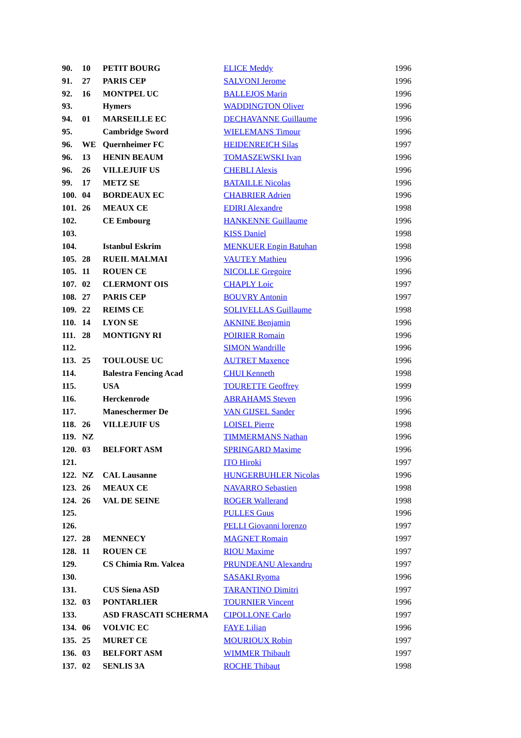| 90. | 10 | PETIT BOURG | ELICE Meddy | 1996 |
| 91. | 27 | PARIS CEP | SALVONI Jerome | 1996 |
| 92. | 16 | MONTPEL UC | BALLEJOS Marin | 1996 |
| 93. | | Hymers | WADDINGTON Oliver | 1996 |
| 94. | 01 | MARSEILLE EC | DECHAVANNE Guillaume | 1996 |
| 95. | | Cambridge Sword | WIELEMANS Timour | 1996 |
| 96. | WE | Quernheimer FC | HEIDENREICH Silas | 1997 |
| 96. | 13 | HENIN BEAUM | TOMASZEWSKI Ivan | 1996 |
| 96. | 26 | VILLEJUIF US | CHEBLI Alexis | 1996 |
| 99. | 17 | METZ SE | BATAILLE Nicolas | 1996 |
| 100. | 04 | BORDEAUX EC | CHABRIER Adrien | 1996 |
| 101. | 26 | MEAUX CE | EDIRI Alexandre | 1998 |
| 102. | | CE Embourg | HANKENNE Guillaume | 1996 |
| 103. | | | KISS Daniel | 1998 |
| 104. | | Istanbul Eskrim | MENKUER Engin Batuhan | 1998 |
| 105. | 28 | RUEIL MALMAI | VAUTEY Mathieu | 1996 |
| 105. | 11 | ROUEN CE | NICOLLE Gregoire | 1996 |
| 107. | 02 | CLERMONT OIS | CHAPLY Loic | 1997 |
| 108. | 27 | PARIS CEP | BOUVRY Antonin | 1997 |
| 109. | 22 | REIMS CE | SOLIVELLAS Guillaume | 1998 |
| 110. | 14 | LYON SE | AKNINE Benjamin | 1996 |
| 111. | 28 | MONTIGNY RI | POIRIER Romain | 1996 |
| 112. | | | SIMON Wandrille | 1996 |
| 113. | 25 | TOULOUSE UC | AUTRET Maxence | 1996 |
| 114. | | Balestra Fencing Acad | CHUI Kenneth | 1998 |
| 115. | | USA | TOURETTE Geoffrey | 1999 |
| 116. | | Herckenrode | ABRAHAMS Steven | 1996 |
| 117. | | Maneschermer De | VAN GIJSEL Sander | 1996 |
| 118. | 26 | VILLEJUIF US | LOISEL Pierre | 1998 |
| 119. | NZ | | TIMMERMANS Nathan | 1996 |
| 120. | 03 | BELFORT ASM | SPRINGARD Maxime | 1996 |
| 121. | | | ITO Hiroki | 1997 |
| 122. | NZ | CAL Lausanne | HUNGERBUHLER Nicolas | 1996 |
| 123. | 26 | MEAUX CE | NAVARRO Sebastien | 1998 |
| 124. | 26 | VAL DE SEINE | ROGER Wallerand | 1998 |
| 125. | | | PULLES Guus | 1996 |
| 126. | | | PELLI Giovanni lorenzo | 1997 |
| 127. | 28 | MENNECY | MAGNET Romain | 1997 |
| 128. | 11 | ROUEN CE | RIOU Maxime | 1997 |
| 129. | | CS Chimia Rm. Valcea | PRUNDEANU Alexandru | 1997 |
| 130. | | | SASAKI Ryoma | 1996 |
| 131. | | CUS Siena ASD | TARANTINO Dimitri | 1997 |
| 132. | 03 | PONTARLIER | TOURNIER Vincent | 1996 |
| 133. | | ASD FRASCATI SCHERMA | CIPOLLONE Carlo | 1997 |
| 134. | 06 | VOLVIC EC | FAYE Lilian | 1996 |
| 135. | 25 | MURET CE | MOURIOUX Robin | 1997 |
| 136. | 03 | BELFORT ASM | WIMMER Thibault | 1997 |
| 137. | 02 | SENLIS 3A | ROCHE Thibaut | 1998 |